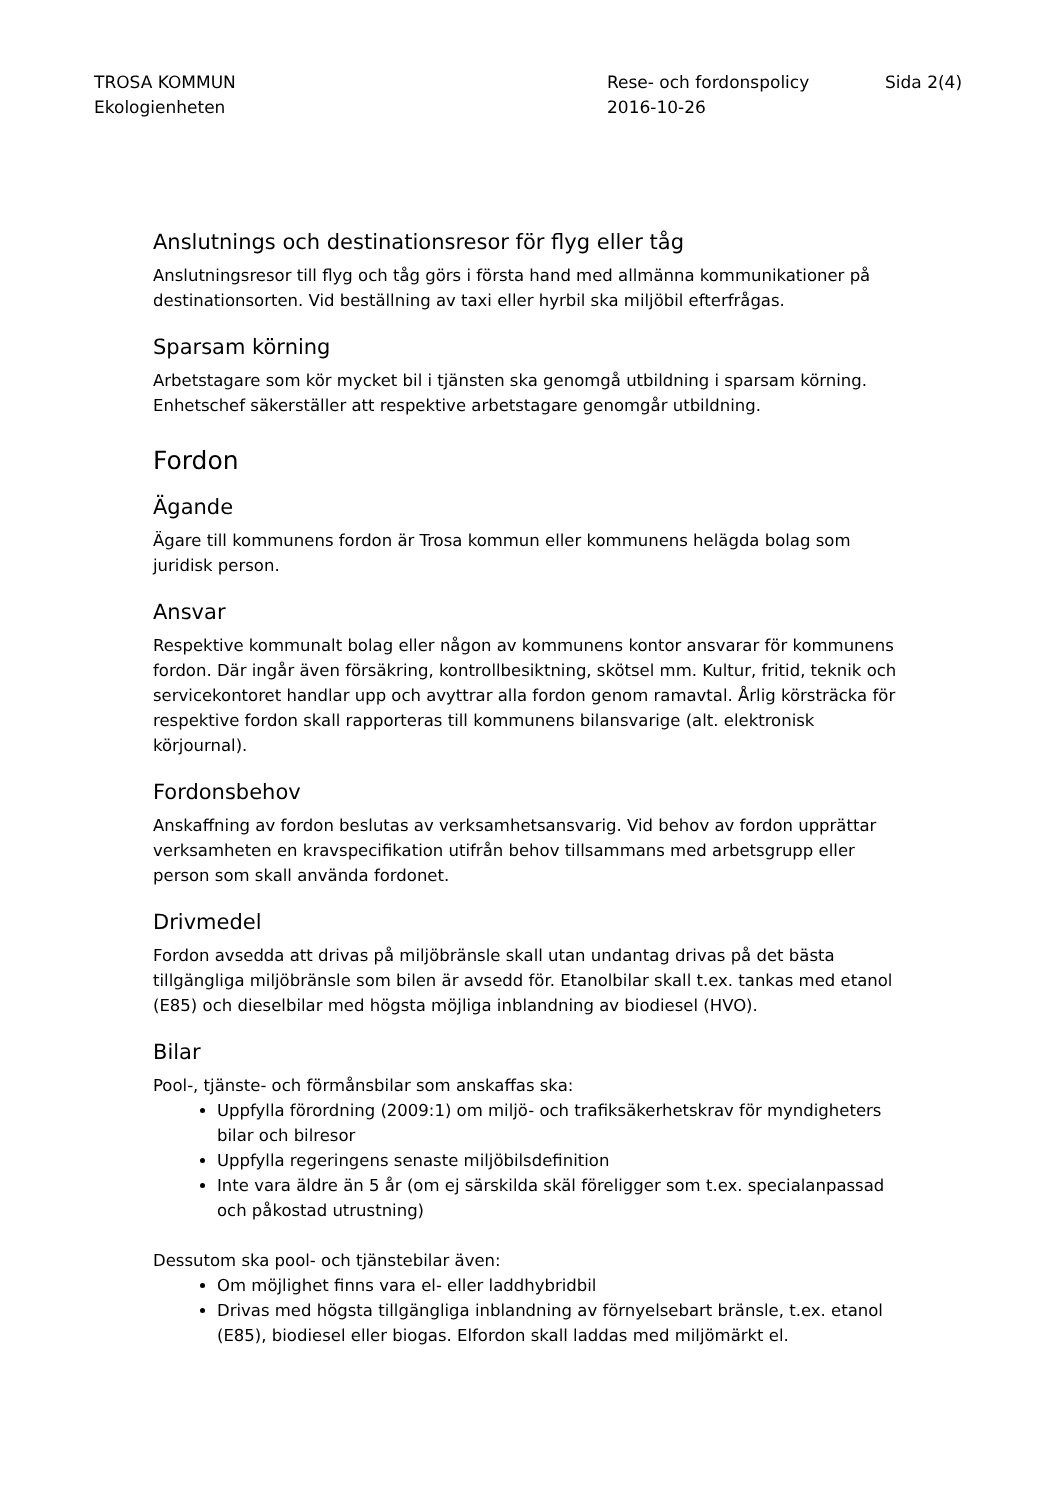TROSA KOMMUN
Ekologienheten
Rese- och fordonspolicy
2016-10-26
Sida 2(4)
Anslutnings och destinationsresor för flyg eller tåg
Anslutningsresor till flyg och tåg görs i första hand med allmänna kommunikationer på destinationsorten. Vid beställning av taxi eller hyrbil ska miljöbil efterfrågas.
Sparsam körning
Arbetstagare som kör mycket bil i tjänsten ska genomgå utbildning i sparsam körning. Enhetschef säkerställer att respektive arbetstagare genomgår utbildning.
Fordon
Ägande
Ägare till kommunens fordon är Trosa kommun eller kommunens helägda bolag som juridisk person.
Ansvar
Respektive kommunalt bolag eller någon av kommunens kontor ansvarar för kommunens fordon. Där ingår även försäkring, kontrollbesiktning, skötsel mm. Kultur, fritid, teknik och servicekontoret handlar upp och avyttrar alla fordon genom ramavtal. Årlig körsträcka för respektive fordon skall rapporteras till kommunens bilansvarige (alt. elektronisk körjournal).
Fordonsbehov
Anskaffning av fordon beslutas av verksamhetsansvarig. Vid behov av fordon upprättar verksamheten en kravspecifikation utifrån behov tillsammans med arbetsgrupp eller person som skall använda fordonet.
Drivmedel
Fordon avsedda att drivas på miljöbränsle skall utan undantag drivas på det bästa tillgängliga miljöbränsle som bilen är avsedd för. Etanolbilar skall t.ex. tankas med etanol (E85) och dieselbilar med högsta möjliga inblandning av biodiesel (HVO).
Bilar
Pool-, tjänste- och förmånsbilar som anskaffas ska:
Uppfylla förordning (2009:1) om miljö- och trafiksäkerhetskrav för myndigheters bilar och bilresor
Uppfylla regeringens senaste miljöbilsdefinition
Inte vara äldre än 5 år (om ej särskilda skäl föreligger som t.ex. specialanpassad och påkostad utrustning)
Dessutom ska pool- och tjänstebilar även:
Om möjlighet finns vara el- eller laddhybridbil
Drivas med högsta tillgängliga inblandning av förnyelsebart bränsle, t.ex. etanol (E85), biodiesel eller biogas. Elfordon skall laddas med miljömärkt el.